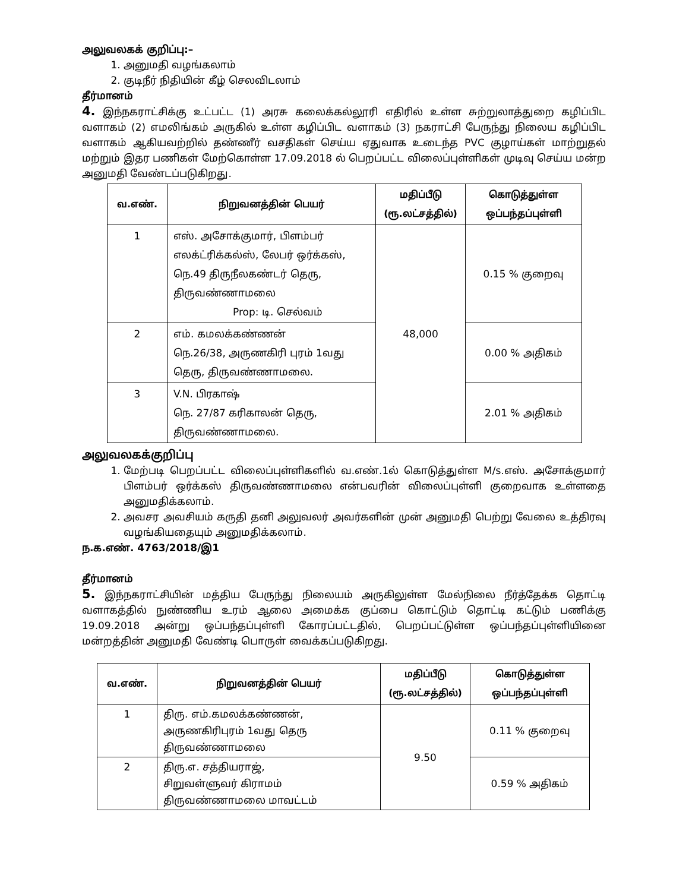அலுவலகக் குறிப்பு:–
1. அனுமதி வழங்கலாம்
2. குடிநீர் நிதியின் கீழ் செலவிடலாம்
தீர்மானம்
4. இந்நகராட்சிக்கு உட்பட்ட (1) அரசு கலைக்கல்லூரி எதிரில் உள்ள சுற்றுலாத்துறை கழிப்பிட வளாகம் (2) எமலிங்கம் அருகில் உள்ள கழிப்பிட வளாகம் (3) நகராட்சி பேருந்து நிலைய கழிப்பிட வளாகம் ஆகியவற்றில் தண்ணீர் வசதிகள் செய்ய ஏதுவாக உடைந்த PVC குழாய்கள் மாற்றுதல் மற்றும் இதர பணிகள் மேற்கொள்ள 17.09.2018 ல் பெறப்பட்ட விலைப்புள்ளிகள் முடிவு செய்ய மன்ற அனுமதி வேண்டப்படுகிறது.
| வ.எண். | நிறுவனத்தின் பெயர் | மதிப்பீடு (ரூ.லட்சத்தில்) | கொடுத்துள்ள ஒப்பந்தப்புள்ளி |
| --- | --- | --- | --- |
| 1 | எஸ். அசோக்குமார், பிளம்பர் எலக்ட்ரிக்கல்ஸ், லேபர் ஒர்க்கஸ், நெ.49 திருநீலகண்டர் தெரு, திருவண்ணாமலை Prop: டி. செல்வம் | 48,000 | 0.15 % குறைவு |
| 2 | எம். கமலக்கண்ணன் நெ.26/38, அருணகிரி புரம் 1வது தெரு, திருவண்ணாமலை. | | 0.00 % அதிகம் |
| 3 | V.N. பிரகாஷ் நெ. 27/87 கரிகாலன் தெரு, திருவண்ணாமலை. | | 2.01 % அதிகம் |
அலுவலகக்குறிப்பு
1. மேற்படி பெறப்பட்ட விலைப்புள்ளிகளில் வ.எண்.1ல் கொடுத்துள்ள M/s.எஸ். அசோக்குமார் பிளம்பர் ஒர்க்கஸ் திருவண்ணாமலை என்பவரின் விலைப்புள்ளி குறைவாக உள்ளதை அனுமதிக்கலாம்.
2. அவசர அவசியம் கருதி தனி அலுவலர் அவர்களின் முன் அனுமதி பெற்று வேலை உத்திரவு வழங்கியதையும் அனுமதிக்கலாம்.
ந.க.எண். 4763/2018/இ1
தீர்மானம்
5. இந்நகராட்சியின் மத்திய பேருந்து நிலையம் அருகிலுள்ள மேல்நிலை நீர்த்தேக்க தொட்டி வளாகத்தில் நுண்ணிய உரம் ஆலை அமைக்க குப்பை கொட்டும் தொட்டி கட்டும் பணிக்கு 19.09.2018 அன்று ஒப்பந்தப்புள்ளி கோரப்பட்டதில், பெறப்பட்டுள்ள ஒப்பந்தப்புள்ளியினை மன்றத்தின் அனுமதி வேண்டி பொருள் வைக்கப்படுகிறது.
| வ.எண். | நிறுவனத்தின் பெயர் | மதிப்பீடு (ரூ.லட்சத்தில்) | கொடுத்துள்ள ஒப்பந்தப்புள்ளி |
| --- | --- | --- | --- |
| 1 | திரு. எம்.கமலக்கண்ணன், அருணகிரிபுரம் 1வது தெரு திருவண்ணாமலை | 9.50 | 0.11 % குறைவு |
| 2 | திரு.எ. சத்தியராஜ், சிறுவள்ளுவர் கிராமம் திருவண்ணாமலை மாவட்டம் | | 0.59 % அதிகம் |